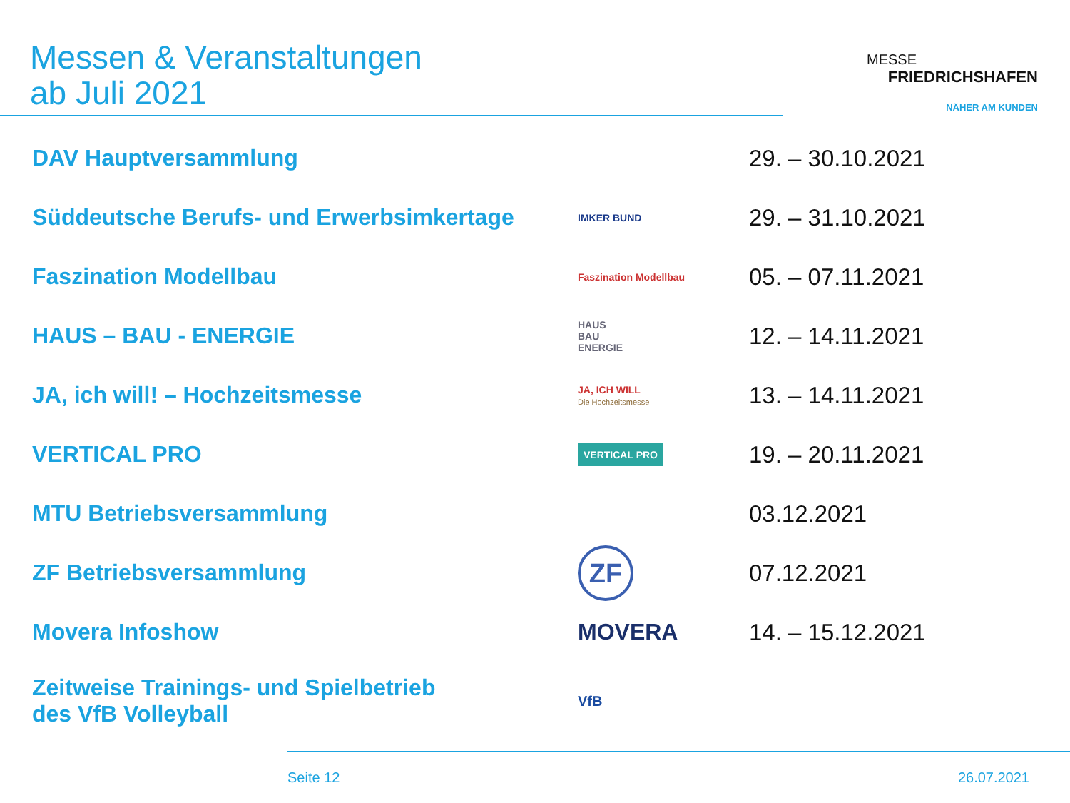Messen & Veranstaltungen
ab Juli 2021
MESSE
FRIEDRICHSHAFEN
NÄHER AM KUNDEN
| DAV Hauptversammlung | | 29. – 30.10.2021 |
| Süddeutsche Berufs- und Erwerbsimkertage | IMKER BUND | 29. – 31.10.2021 |
| Faszination Modellbau | Faszination Modellbau | 05. – 07.11.2021 |
| HAUS – BAU - ENERGIE | HAUS BAU ENERGIE | 12. – 14.11.2021 |
| JA, ich will! – Hochzeitsmesse | JA, ICH WILL Die Hochzeitsmesse | 13. – 14.11.2021 |
| VERTICAL PRO | VERTICAL PRO | 19. – 20.11.2021 |
| MTU Betriebsversammlung | | 03.12.2021 |
| ZF Betriebsversammlung | ZF | 07.12.2021 |
| Movera Infoshow | MOVERA | 14. – 15.12.2021 |
| Zeitweise Trainings- und Spielbetrieb des VfB Volleyball | VfB | |
Seite 12 26.07.2021